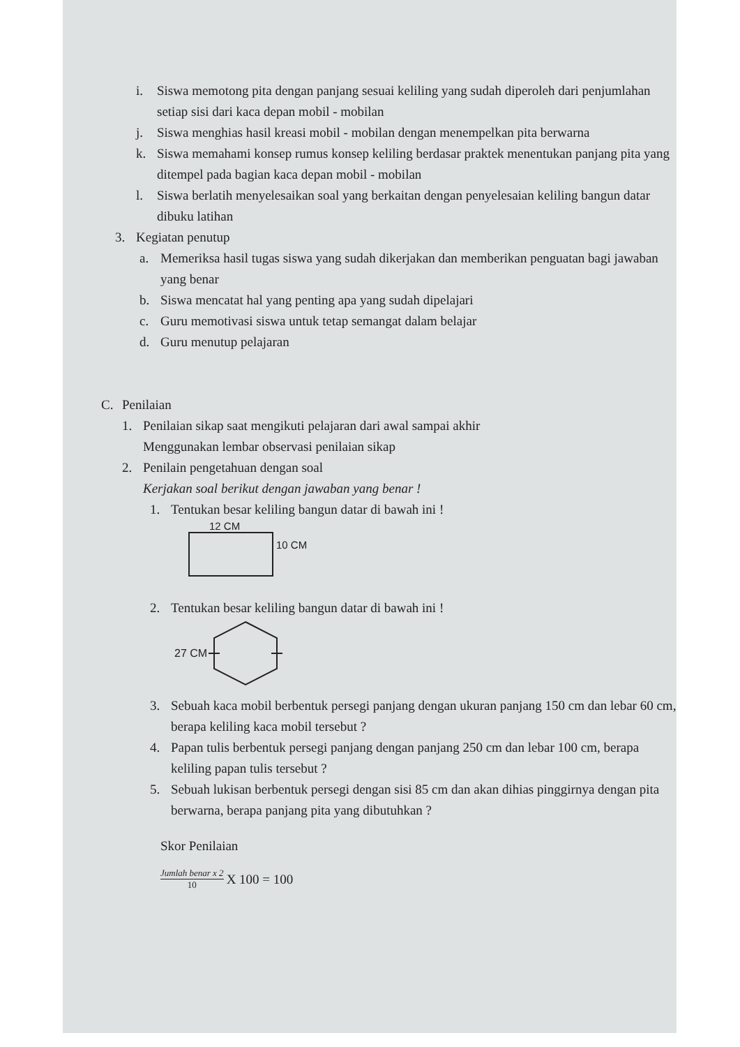i. Siswa memotong pita dengan panjang sesuai keliling yang sudah diperoleh dari penjumlahan setiap sisi dari kaca depan mobil - mobilan
j. Siswa menghias hasil kreasi mobil - mobilan dengan menempelkan pita berwarna
k. Siswa memahami konsep rumus konsep keliling berdasar praktek menentukan panjang pita yang ditempel pada bagian kaca depan mobil - mobilan
l. Siswa berlatih menyelesaikan soal yang berkaitan dengan penyelesaian keliling bangun datar dibuku latihan
3. Kegiatan penutup
a. Memeriksa hasil tugas siswa yang sudah dikerjakan dan memberikan penguatan bagi jawaban yang benar
b. Siswa mencatat hal yang penting apa yang sudah dipelajari
c. Guru memotivasi siswa untuk tetap semangat dalam belajar
d. Guru menutup pelajaran
C. Penilaian
1. Penilaian sikap saat mengikuti pelajaran dari awal sampai akhir
Menggunakan lembar observasi penilaian sikap
2. Penilain pengetahuan dengan soal
Kerjakan soal berikut dengan jawaban yang benar !
1. Tentukan besar keliling bangun datar di bawah ini !
12 CM
10 CM
2. Tentukan besar keliling bangun datar di bawah ini !
27 CM
3. Sebuah kaca mobil berbentuk persegi panjang dengan ukuran panjang 150 cm dan lebar 60 cm, berapa keliling kaca mobil tersebut ?
4. Papan tulis berbentuk persegi panjang dengan panjang 250 cm dan lebar 100 cm, berapa keliling papan tulis tersebut ?
5. Sebuah lukisan berbentuk persegi dengan sisi 85 cm dan akan dihias pinggirnya dengan pita berwarna, berapa panjang pita yang dibutuhkan ?
Skor Penilaian
Jumlah benar x 2 10 X 100 = 100